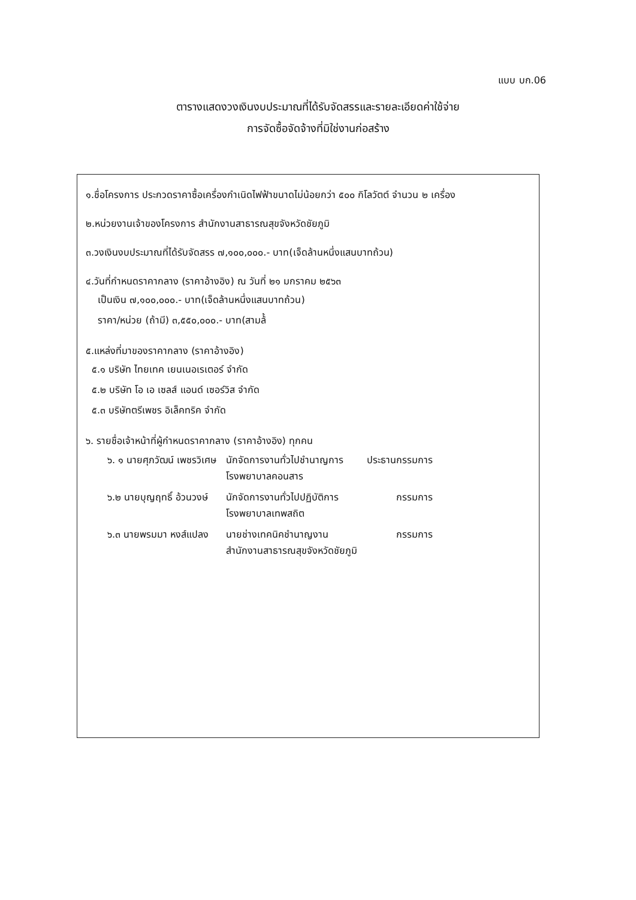แบบ บก.06
ตารางแสดงวงเงินงบประมาณที่ได้รับจัดสรรและรายละเอียดค่าใช้จ่าย
การจัดซื้อจัดจ้างที่มิใช่งานก่อสร้าง
๑.ชื่อโครงการ ประกวดราคาซื้อเครื่องกำเนิดไฟฟ้าขนาดไม่น้อยกว่า ๕๐๐ กิโลวัตต์ จำนวน ๒ เครื่อง
๒.หน่วยงานเจ้าของโครงการ สำนักงานสาธารณสุขจังหวัดชัยภูมิ
๓.วงเงินงบประมาณที่ได้รับจัดสรร ๗,๑๐๐,๐๐๐.- บาท(เจ็ดล้านหนึ่งแสนบาทถ้วน)
๔.วันที่กำหนดราคากลาง (ราคาอ้างอิง) ณ วันที่ ๒๑ มกราคม ๒๕๖๓
เป็นเงิน ๗,๑๐๐,๐๐๐.- บาท(เจ็ดล้านหนึ่งแสนบาทถ้วน)
ราคา/หน่วย (ถ้ามี) ๓,๕๕๐,๐๐๐.- บาท(สามล้้
๕.แหล่งที่มาของราคากลาง (ราคาอ้างอิง)
๕.๑ บริษัท ไทยเทค เยนเนอเรเตอร์ จำกัด
๕.๒ บริษัท โอ เอ เซลส์ แอนด์ เซอร์วิส จำกัด
๕.๓ บริษัทตรีเพชร อิเล็คทริค จำกัด
๖. รายชื่อเจ้าหน้าที่ผู้กำหนดราคากลาง (ราคาอ้างอิง) ทุกคน
| ๖. ๑ นายศุภวัฒน์ เพชรวิเศษ | นักจัดการงานทั่วไปชำนาญการ โรงพยาบาลคอนสาร | ประธานกรรมการ |
| ๖.๒ นายบุญฤทธิ์ อ้วนวงษ์ | นักจัดการงานทั่วไปปฏิบัติการ โรงพยาบาลเทพสถิต | กรรมการ |
| ๖.๓ นายพรมมา หงส์แปลง | นายช่างเทคนิคชำนาญงาน สำนักงานสาธารณสุขจังหวัดชัยภูมิ | กรรมการ |